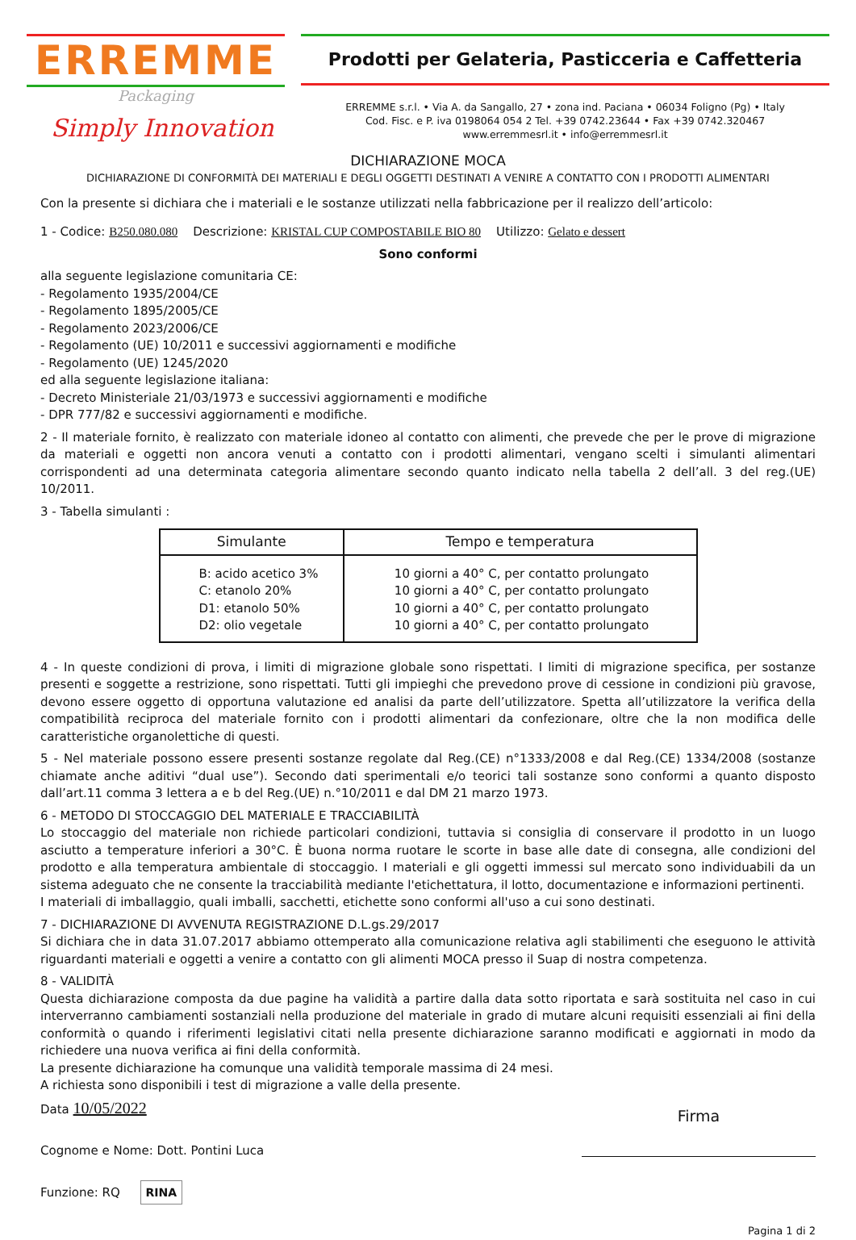ERREMME
Packaging
Simply Innovation
Prodotti per Gelateria, Pasticceria e Caffetteria
ERREMME s.r.l. • Via A. da Sangallo, 27 • zona ind. Paciana • 06034 Foligno (Pg) • Italy
Cod. Fisc. e P. iva 0198064 054 2 Tel. +39 0742.23644 • Fax +39 0742.320467
www.erremmesrl.it • info@erremmesrl.it
DICHIARAZIONE MOCA
DICHIARAZIONE DI CONFORMITÀ DEI MATERIALI E DEGLI OGGETTI DESTINATI A VENIRE A CONTATTO CON I PRODOTTI ALIMENTARI
Con la presente si dichiara che i materiali e le sostanze utilizzati nella fabbricazione per il realizzo dell’articolo:
1 - Codice: B250.080.080 Descrizione: KRISTAL CUP COMPOSTABILE BIO 80 Utilizzo: Gelato e dessert
Sono conformi
alla seguente legislazione comunitaria CE:
- Regolamento 1935/2004/CE
- Regolamento 1895/2005/CE
- Regolamento 2023/2006/CE
- Regolamento (UE) 10/2011 e successivi aggiornamenti e modifiche
- Regolamento (UE) 1245/2020
ed alla seguente legislazione italiana:
- Decreto Ministeriale 21/03/1973 e successivi aggiornamenti e modifiche
- DPR 777/82 e successivi aggiornamenti e modifiche.
2 - Il materiale fornito, è realizzato con materiale idoneo al contatto con alimenti, che prevede che per le prove di migrazione da materiali e oggetti non ancora venuti a contatto con i prodotti alimentari, vengano scelti i simulanti alimentari corrispondenti ad una determinata categoria alimentare secondo quanto indicato nella tabella 2 dell’all. 3 del reg.(UE) 10/2011.
3 - Tabella simulanti :
| Simulante | Tempo e temperatura |
| --- | --- |
| B: acido acetico 3% C: etanolo 20% D1: etanolo 50% D2: olio vegetale | 10 giorni a 40° C, per contatto prolungato 10 giorni a 40° C, per contatto prolungato 10 giorni a 40° C, per contatto prolungato 10 giorni a 40° C, per contatto prolungato |
4 - In queste condizioni di prova, i limiti di migrazione globale sono rispettati. I limiti di migrazione specifica, per sostanze presenti e soggette a restrizione, sono rispettati. Tutti gli impieghi che prevedono prove di cessione in condizioni più gravose, devono essere oggetto di opportuna valutazione ed analisi da parte dell’utilizzatore. Spetta all’utilizzatore la verifica della compatibilità reciproca del materiale fornito con i prodotti alimentari da confezionare, oltre che la non modifica delle caratteristiche organolettiche di questi.
5 - Nel materiale possono essere presenti sostanze regolate dal Reg.(CE) n°1333/2008 e dal Reg.(CE) 1334/2008 (sostanze chiamate anche aditivi “dual use”). Secondo dati sperimentali e/o teorici tali sostanze sono conformi a quanto disposto dall’art.11 comma 3 lettera a e b del Reg.(UE) n.°10/2011 e dal DM 21 marzo 1973.
6 - METODO DI STOCCAGGIO DEL MATERIALE E TRACCIABILITÀ
Lo stoccaggio del materiale non richiede particolari condizioni, tuttavia si consiglia di conservare il prodotto in un luogo asciutto a temperature inferiori a 30°C. È buona norma ruotare le scorte in base alle date di consegna, alle condizioni del prodotto e alla temperatura ambientale di stoccaggio. I materiali e gli oggetti immessi sul mercato sono individuabili da un sistema adeguato che ne consente la tracciabilità mediante l'etichettatura, il lotto, documentazione e informazioni pertinenti.
I materiali di imballaggio, quali imballi, sacchetti, etichette sono conformi all'uso a cui sono destinati.
7 - DICHIARAZIONE DI AVVENUTA REGISTRAZIONE D.L.gs.29/2017
Si dichiara che in data 31.07.2017 abbiamo ottemperato alla comunicazione relativa agli stabilimenti che eseguono le attività riguardanti materiali e oggetti a venire a contatto con gli alimenti MOCA presso il Suap di nostra competenza.
8 - VALIDITÀ
Questa dichiarazione composta da due pagine ha validità a partire dalla data sotto riportata e sarà sostituita nel caso in cui interverranno cambiamenti sostanziali nella produzione del materiale in grado di mutare alcuni requisiti essenziali ai fini della conformità o quando i riferimenti legislativi citati nella presente dichiarazione saranno modificati e aggiornati in modo da richiedere una nuova verifica ai fini della conformità.
La presente dichiarazione ha comunque una validità temporale massima di 24 mesi.
A richiesta sono disponibili i test di migrazione a valle della presente.
Data 10/05/2022
Cognome e Nome: Dott. Pontini Luca
Funzione: RQ RINA
Firma
Pagina 1 di 2